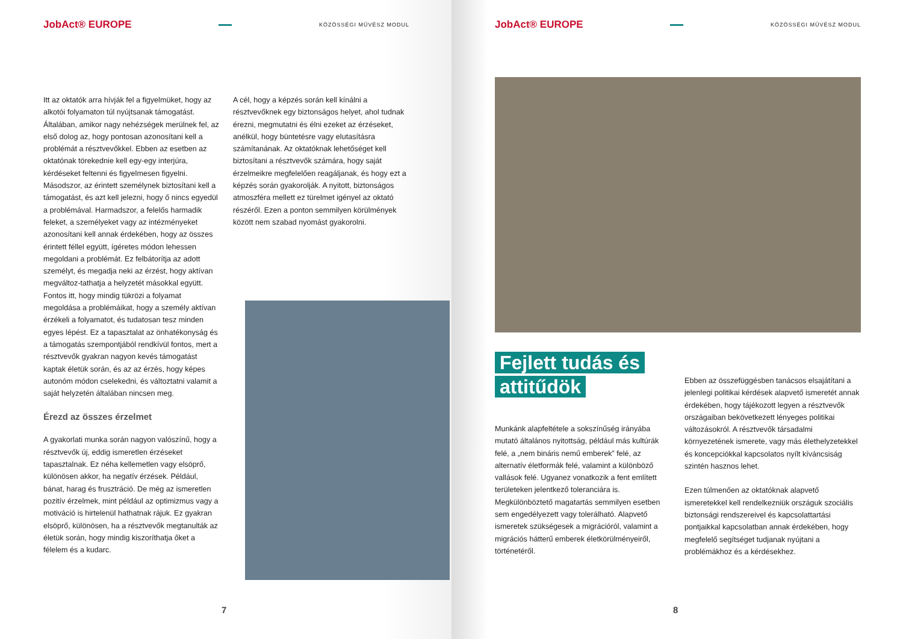JobAct® EUROPE
KÖZÖSSÉGI MŰVÉSZ MODUL
Itt az oktatók arra hívják fel a figyelmüket, hogy az alkotói folyamaton túl nyújtsanak támogatást. Általában, amikor nagy nehézségek merülnek fel, az első dolog az, hogy pontosan azonosítani kell a problémát a résztvevőkkel. Ebben az esetben az oktatónak törekednie kell egy-egy interjúra, kérdéseket feltenni és figyelmesen figyelni. Másodszor, az érintett személynek biztosítani kell a támogatást, és azt kell jelezni, hogy ő nincs egyedül a problémával. Harmadszor, a felelős harmadik feleket, a személyeket vagy az intézményeket azonosítani kell annak érdekében, hogy az összes érintett féllel együtt, ígéretes módon lehessen megoldani a problémát. Ez felbátorítja az adott személyt, és megadja neki az érzést, hogy aktívan megváltoz-tathatja a helyzetét másokkal együtt. Fontos itt, hogy mindig tükrözi a folyamat megoldása a problémáikat, hogy a személy aktívan érzékeli a folyamatot, és tudatosan tesz minden egyes lépést. Ez a tapasztalat az önhatékonyság és a támogatás szempontjából rendkívül fontos, mert a résztvevők gyakran nagyon kevés támogatást kaptak életük során, és az az érzés, hogy képes autonóm módon cselekedni, és változtatni valamit a saját helyzetén általában nincsen meg.
Érezd az összes érzelmet
A gyakorlati munka során nagyon valószínű, hogy a résztvevők új, eddig ismeretlen érzéseket tapasztalnak. Ez néha kellemetlen vagy elsöprő, különösen akkor, ha negatív érzések. Például, bánat, harag és frusztráció. De még az ismeretlen pozitív érzelmek, mint például az optimizmus vagy a motiváció is hirtelenül hathatnak rájuk. Ez gyakran elsöprő, különösen, ha a résztvevők megtanulták az életük során, hogy mindig kiszoríthatja őket a félelem és a kudarc.
A cél, hogy a képzés során kell kínálni a résztvevőknek egy biztonságos helyet, ahol tudnak érezni, megmutatni és élni ezeket az érzéseket, anélkül, hogy büntetésre vagy elutasításra számítanának. Az oktatóknak lehetőséget kell biztosítani a résztvevők számára, hogy saját érzelmeikre megfelelően reagáljanak, és hogy ezt a képzés során gyakorolják. A nyitott, biztonságos atmoszféra mellett ez türelmet igényel az oktató részéről. Ezen a ponton semmilyen körülmények között nem szabad nyomást gyakorolni.
7
JobAct® EUROPE
KÖZÖSSÉGI MŰVÉSZ MODUL
Fejlett tudás és
attitűdök
Munkánk alapfeltétele a sokszínűség irányába mutató általános nyitottság, például más kultúrák felé, a „nem bináris nemű emberek” felé, az alternatív életformák felé, valamint a különböző vallások felé. Ugyanez vonatkozik a fent említett területeken jelentkező toleranciára is. Megkülönböztető magatartás semmilyen esetben sem engedélyezett vagy tolerálható. Alapvető ismeretek szükségesek a migrációról, valamint a migrációs hátterű emberek életkörülményeiről, történetéről.
Ebben az összefüggésben tanácsos elsajátítani a jelenlegi politikai kérdések alapvető ismere­tét annak érdekében, hogy tájékozott legyen a résztvevők országaiban bekövetkezett lényeges politikai változásokról. A résztvevők társadalmi környezetének ismerete, vagy más élethelyzetekkel és koncepciókkal kapcsolatos nyílt kíváncsiság szintén hasznos lehet.
Ezen túlmenően az oktatóknak alapvető ismeretekkel kell rendelkezniük országuk szociális biztonsági rendszereivel és kapcsolattartási pontjaikkal kapcsolatban annak érdekében, hogy megfelelő segítséget tudjanak nyújtani a problémákhoz és a kérdésekhez.
8